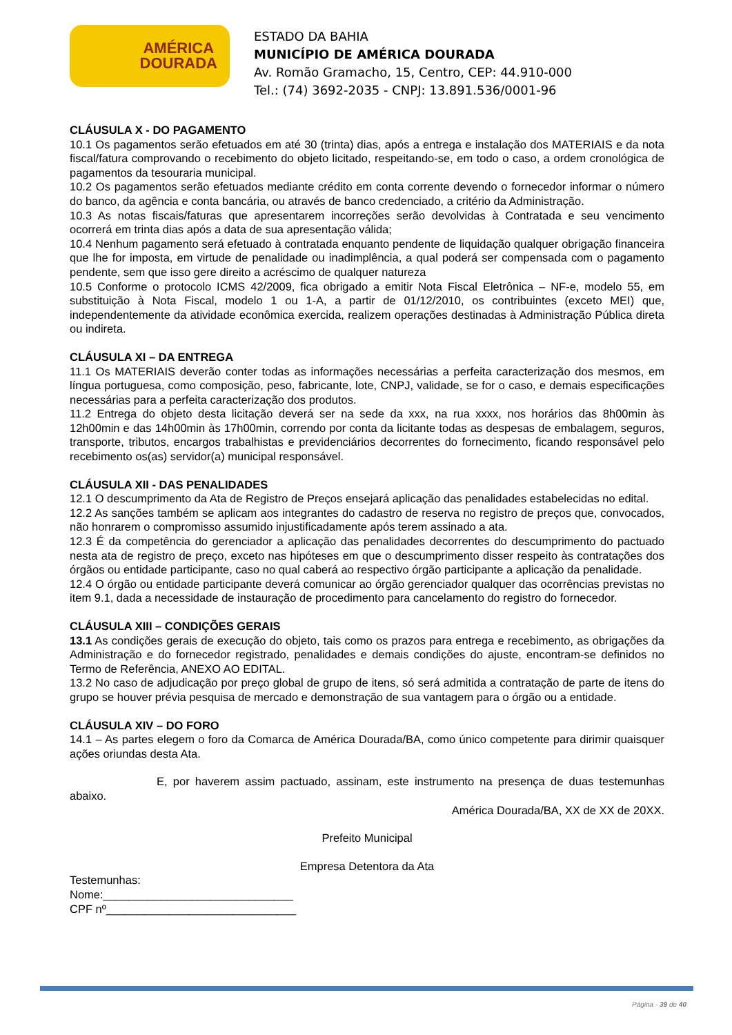AMÉRICA
DOURADA
ESTADO DA BAHIA
MUNICÍPIO DE AMÉRICA DOURADA
Av. Romão Gramacho, 15, Centro, CEP: 44.910-000
Tel.: (74) 3692-2035 - CNPJ: 13.891.536/0001-96
CLÁUSULA X - DO PAGAMENTO
10.1 Os pagamentos serão efetuados em até 30 (trinta) dias, após a entrega e instalação dos MATERIAIS e da nota fiscal/fatura comprovando o recebimento do objeto licitado, respeitando-se, em todo o caso, a ordem cronológica de pagamentos da tesouraria municipal.
10.2 Os pagamentos serão efetuados mediante crédito em conta corrente devendo o fornecedor informar o número do banco, da agência e conta bancária, ou através de banco credenciado, a critério da Administração.
10.3 As notas fiscais/faturas que apresentarem incorreções serão devolvidas à Contratada e seu vencimento ocorrerá em trinta dias após a data de sua apresentação válida;
10.4 Nenhum pagamento será efetuado à contratada enquanto pendente de liquidação qualquer obrigação financeira que lhe for imposta, em virtude de penalidade ou inadimplência, a qual poderá ser compensada com o pagamento pendente, sem que isso gere direito a acréscimo de qualquer natureza
10.5 Conforme o protocolo ICMS 42/2009, fica obrigado a emitir Nota Fiscal Eletrônica – NF-e, modelo 55, em substituição à Nota Fiscal, modelo 1 ou 1-A, a partir de 01/12/2010, os contribuintes (exceto MEI) que, independentemente da atividade econômica exercida, realizem operações destinadas à Administração Pública direta ou indireta.
CLÁUSULA XI – DA ENTREGA
11.1 Os MATERIAIS deverão conter todas as informações necessárias a perfeita caracterização dos mesmos, em língua portuguesa, como composição, peso, fabricante, lote, CNPJ, validade, se for o caso, e demais especificações necessárias para a perfeita caracterização dos produtos.
11.2 Entrega do objeto desta licitação deverá ser na sede da xxx, na rua xxxx, nos horários das 8h00min às 12h00min e das 14h00min às 17h00min, correndo por conta da licitante todas as despesas de embalagem, seguros, transporte, tributos, encargos trabalhistas e previdenciários decorrentes do fornecimento, ficando responsável pelo recebimento os(as) servidor(a) municipal responsável.
CLÁUSULA XII - DAS PENALIDADES
12.1 O descumprimento da Ata de Registro de Preços ensejará aplicação das penalidades estabelecidas no edital.
12.2 As sanções também se aplicam aos integrantes do cadastro de reserva no registro de preços que, convocados, não honrarem o compromisso assumido injustificadamente após terem assinado a ata.
12.3 É da competência do gerenciador a aplicação das penalidades decorrentes do descumprimento do pactuado nesta ata de registro de preço, exceto nas hipóteses em que o descumprimento disser respeito às contratações dos órgãos ou entidade participante, caso no qual caberá ao respectivo órgão participante a aplicação da penalidade.
12.4 O órgão ou entidade participante deverá comunicar ao órgão gerenciador qualquer das ocorrências previstas no item 9.1, dada a necessidade de instauração de procedimento para cancelamento do registro do fornecedor.
CLÁUSULA XIII – CONDIÇÕES GERAIS
13.1 As condições gerais de execução do objeto, tais como os prazos para entrega e recebimento, as obrigações da Administração e do fornecedor registrado, penalidades e demais condições do ajuste, encontram-se definidos no Termo de Referência, ANEXO AO EDITAL.
13.2 No caso de adjudicação por preço global de grupo de itens, só será admitida a contratação de parte de itens do grupo se houver prévia pesquisa de mercado e demonstração de sua vantagem para o órgão ou a entidade.
CLÁUSULA XIV – DO FORO
14.1 – As partes elegem o foro da Comarca de América Dourada/BA, como único competente para dirimir quaisquer ações oriundas desta Ata.
E, por haverem assim pactuado, assinam, este instrumento na presença de duas testemunhas abaixo.
América Dourada/BA, XX de XX de 20XX.
Prefeito Municipal
Empresa Detentora da Ata
Testemunhas:
Nome:______________________________
CPF nº______________________________
Página - 39 de 40